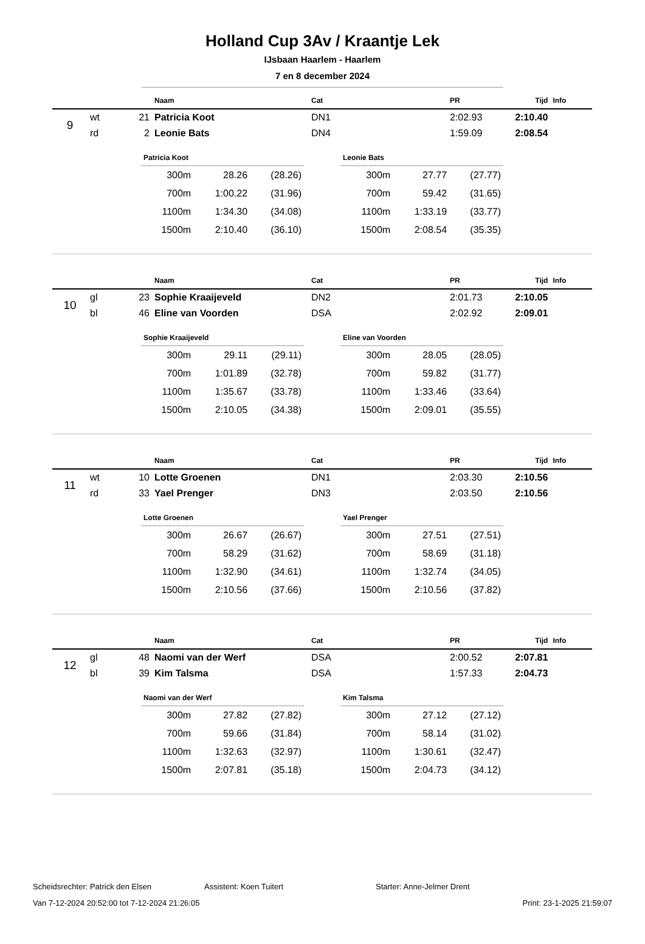Holland Cup 3Av / Kraantje Lek
IJsbaan Haarlem - Haarlem
7 en 8 december 2024
| | | | Naam | Cat | PR | Tijd | Info |
| --- | --- | --- | --- | --- | --- | --- | --- |
| 9 | wt | 21 | Patricia Koot | DN1 | 2:02.93 | 2:10.40 | |
| | rd | 2 | Leonie Bats | DN4 | 1:59.09 | 2:08.54 | |
| Patricia Koot | | |
| --- | --- | --- |
| 300m | 28.26 | (28.26) |
| 700m | 1:00.22 | (31.96) |
| 1100m | 1:34.30 | (34.08) |
| 1500m | 2:10.40 | (36.10) |
| Leonie Bats | | |
| --- | --- | --- |
| 300m | 27.77 | (27.77) |
| 700m | 59.42 | (31.65) |
| 1100m | 1:33.19 | (33.77) |
| 1500m | 2:08.54 | (35.35) |
| | | | Naam | Cat | PR | Tijd | Info |
| --- | --- | --- | --- | --- | --- | --- | --- |
| 10 | gl | 23 | Sophie Kraaijeveld | DN2 | 2:01.73 | 2:10.05 | |
| | bl | 46 | Eline van Voorden | DSA | 2:02.92 | 2:09.01 | |
| Sophie Kraaijeveld | | |
| --- | --- | --- |
| 300m | 29.11 | (29.11) |
| 700m | 1:01.89 | (32.78) |
| 1100m | 1:35.67 | (33.78) |
| 1500m | 2:10.05 | (34.38) |
| Eline van Voorden | | |
| --- | --- | --- |
| 300m | 28.05 | (28.05) |
| 700m | 59.82 | (31.77) |
| 1100m | 1:33.46 | (33.64) |
| 1500m | 2:09.01 | (35.55) |
| | | | Naam | Cat | PR | Tijd | Info |
| --- | --- | --- | --- | --- | --- | --- | --- |
| 11 | wt | 10 | Lotte Groenen | DN1 | 2:03.30 | 2:10.56 | |
| | rd | 33 | Yael Prenger | DN3 | 2:03.50 | 2:10.56 | |
| Lotte Groenen | | |
| --- | --- | --- |
| 300m | 26.67 | (26.67) |
| 700m | 58.29 | (31.62) |
| 1100m | 1:32.90 | (34.61) |
| 1500m | 2:10.56 | (37.66) |
| Yael Prenger | | |
| --- | --- | --- |
| 300m | 27.51 | (27.51) |
| 700m | 58.69 | (31.18) |
| 1100m | 1:32.74 | (34.05) |
| 1500m | 2:10.56 | (37.82) |
| | | | Naam | Cat | PR | Tijd | Info |
| --- | --- | --- | --- | --- | --- | --- | --- |
| 12 | gl | 48 | Naomi van der Werf | DSA | 2:00.52 | 2:07.81 | |
| | bl | 39 | Kim Talsma | DSA | 1:57.33 | 2:04.73 | |
| Naomi van der Werf | | |
| --- | --- | --- |
| 300m | 27.82 | (27.82) |
| 700m | 59.66 | (31.84) |
| 1100m | 1:32.63 | (32.97) |
| 1500m | 2:07.81 | (35.18) |
| Kim Talsma | | |
| --- | --- | --- |
| 300m | 27.12 | (27.12) |
| 700m | 58.14 | (31.02) |
| 1100m | 1:30.61 | (32.47) |
| 1500m | 2:04.73 | (34.12) |
Scheidsrechter: Patrick den Elsen Assistent: Koen Tuitert Starter: Anne-Jelmer Drent
Van 7-12-2024 20:52:00 tot 7-12-2024 21:26:05 Print: 23-1-2025 21:59:07